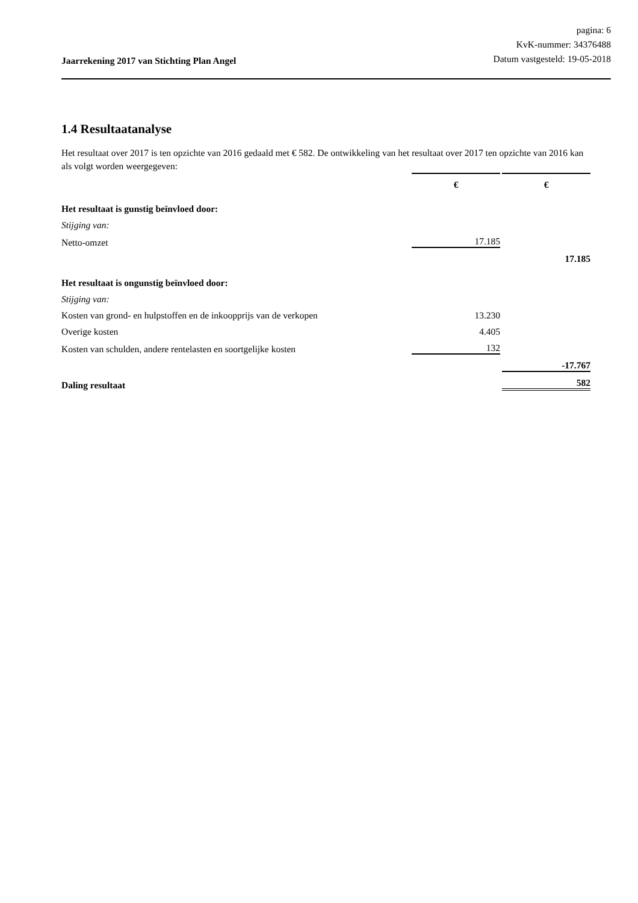Jaarrekening 2017 van Stichting Plan Angel
pagina: 6
KvK-nummer: 34376488
Datum vastgesteld: 19-05-2018
1.4 Resultaatanalyse
Het resultaat over 2017 is ten opzichte van 2016 gedaald met € 582. De ontwikkeling van het resultaat over 2017 ten opzichte van 2016 kan als volgt worden weergegeven:
| | € | € |
| Het resultaat is gunstig beïnvloed door: | | |
| Stijging van: | | |
| Netto-omzet | 17.185 | |
| | | 17.185 |
| Het resultaat is ongunstig beïnvloed door: | | |
| Stijging van: | | |
| Kosten van grond- en hulpstoffen en de inkoopprijs van de verkopen | 13.230 | |
| Overige kosten | 4.405 | |
| Kosten van schulden, andere rentelasten en soortgelijke kosten | 132 | |
| | | -17.767 |
| Daling resultaat | | 582 |